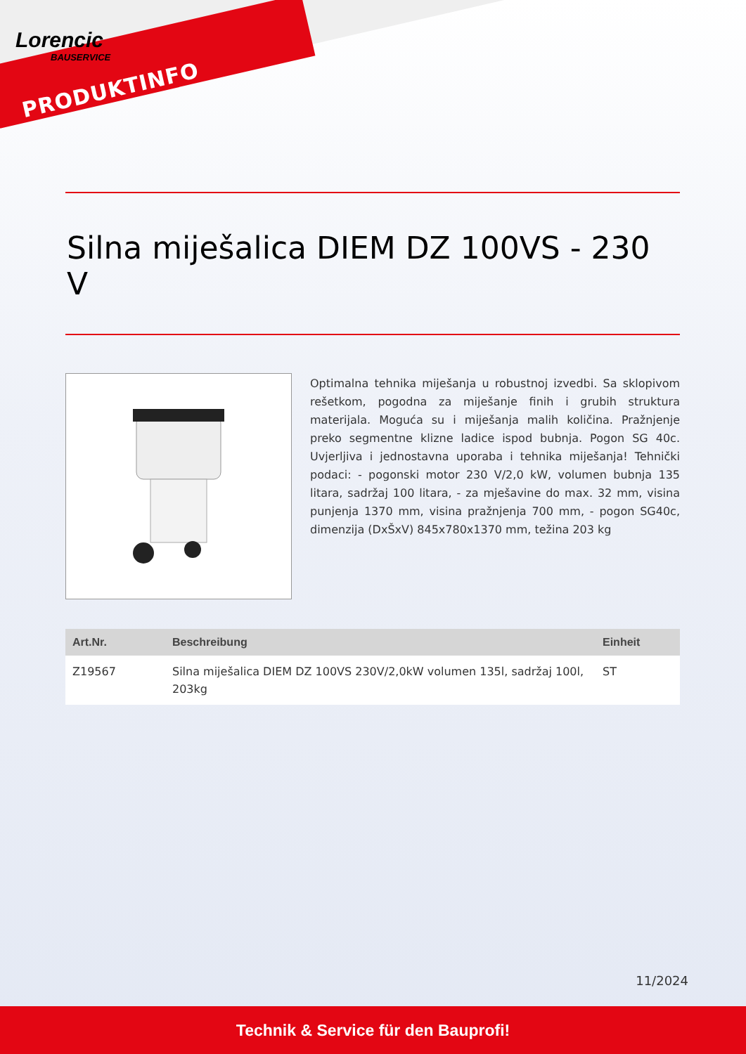Lorencic
BAUSERVICE
PRODUKTINFO
Silna miješalica DIEM DZ 100VS - 230 V
Optimalna tehnika miješanja u robustnoj izvedbi. Sa sklopivom rešetkom, pogodna za miješanje finih i grubih struktura materijala. Moguća su i miješanja malih količina. Pražnjenje preko segmentne klizne ladice ispod bubnja. Pogon SG 40c. Uvjerljiva i jednostavna uporaba i tehnika miješanja! Tehnički podaci: - pogonski motor 230 V/2,0 kW, volumen bubnja 135 litara, sadržaj 100 litara, - za mješavine do max. 32 mm, visina punjenja 1370 mm, visina pražnjenja 700 mm, - pogon SG40c, dimenzija (DxŠxV) 845x780x1370 mm, težina 203 kg
| Art.Nr. | Beschreibung | Einheit |
| --- | --- | --- |
| Z19567 | Silna miješalica DIEM DZ 100VS 230V/2,0kW volumen 135l, sadržaj 100l, 203kg | ST |
11/2024
Technik & Service für den Bauprofi!